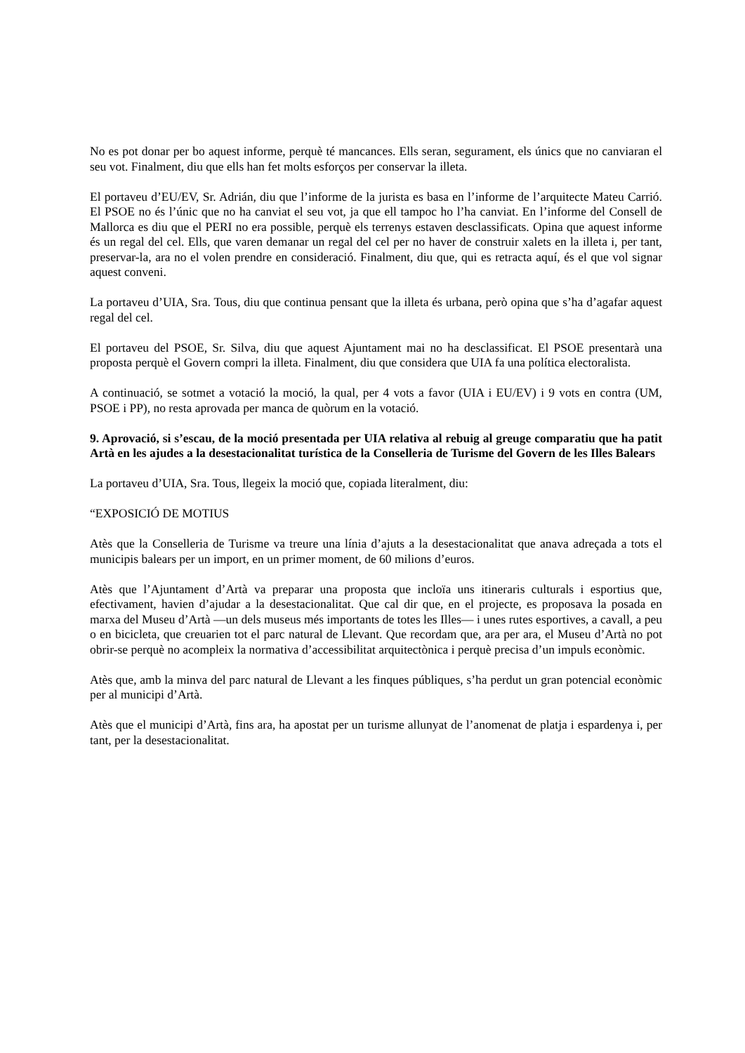No es pot donar per bo aquest informe, perquè té mancances. Ells seran, segurament, els únics que no canviaran el seu vot. Finalment, diu que ells han fet molts esforços per conservar la illeta.
El portaveu d’EU/EV, Sr. Adrián, diu que l’informe de la jurista es basa en l’informe de l’arquitecte Mateu Carrió. El PSOE no és l’únic que no ha canviat el seu vot, ja que ell tampoc ho l’ha canviat. En l’informe del Consell de Mallorca es diu que el PERI no era possible, perquè els terrenys estaven desclassificats. Opina que aquest informe és un regal del cel. Ells, que varen demanar un regal del cel per no haver de construir xalets en la illeta i, per tant, preservar-la, ara no el volen prendre en consideració. Finalment, diu que, qui es retracta aquí, és el que vol signar aquest conveni.
La portaveu d’UIA, Sra. Tous, diu que continua pensant que la illeta és urbana, però opina que s’ha d’agafar aquest regal del cel.
El portaveu del PSOE, Sr. Silva, diu que aquest Ajuntament mai no ha desclassificat. El PSOE presentarà una proposta perquè el Govern compri la illeta. Finalment, diu que considera que UIA fa una política electoralista.
A continuació, se sotmet a votació la moció, la qual, per 4 vots a favor (UIA i EU/EV) i 9 vots en contra (UM, PSOE i PP), no resta aprovada per manca de quòrum en la votació.
9. Aprovació, si s’escau, de la moció presentada per UIA relativa al rebuig al greuge comparatiu que ha patit Artà en les ajudes a la desestacionalitat turística de la Conselleria de Turisme del Govern de les Illes Balears
La portaveu d’UIA, Sra. Tous, llegeix la moció que, copiada literalment, diu:
“EXPOSICIÓ DE MOTIUS
Atès que la Conselleria de Turisme va treure una línia d’ajuts a la desestacionalitat que anava adreçada a tots el municipis balears per un import, en un primer moment, de 60 milions d’euros.
Atès que l’Ajuntament d’Artà va preparar una proposta que incloïa uns itineraris culturals i esportius que, efectivament, havien d’ajudar a la desestacionalitat. Que cal dir que, en el projecte, es proposava la posada en marxa del Museu d’Artà —un dels museus més importants de totes les Illes— i unes rutes esportives, a cavall, a peu o en bicicleta, que creuarien tot el parc natural de Llevant. Que recordam que, ara per ara, el Museu d’Artà no pot obrir-se perquè no acompleix la normativa d’accessibilitat arquitectònica i perquè precisa d’un impuls econòmic.
Atès que, amb la minva del parc natural de Llevant a les finques públiques, s’ha perdut un gran potencial econòmic per al municipi d’Artà.
Atès que el municipi d’Artà, fins ara, ha apostat per un turisme allunyat de l’anomenat de platja i espardenya i, per tant, per la desestacionalitat.